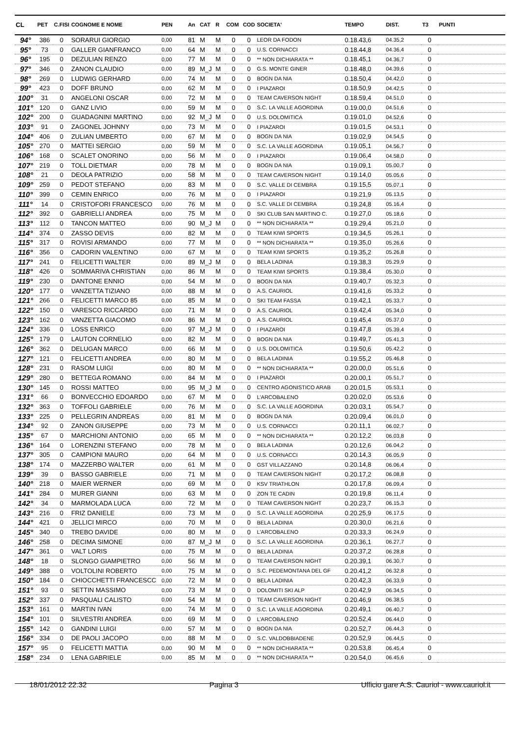| CL | PET | C.FISI | COGNOME E NOME | PEN | An | CAT | R | COM | COD | SOCIETA' | TEMPO | DIST. | T3 | PUNTI |
| --- | --- | --- | --- | --- | --- | --- | --- | --- | --- | --- | --- | --- | --- | --- |
| 94° | 386 | 0 | SORARUI GIORGIO | 0,00 | 81 | M | M | 0 | 0 | LEOR DA FODON | 0.18.43,6 | 04.35,2 | 0 | |
| 95° | 73 | 0 | GALLER GIANFRANCO | 0,00 | 64 | M | M | 0 | 0 | U.S. CORNACCI | 0.18.44,8 | 04.36,4 | 0 | |
| 96° | 195 | 0 | DEZULIAN RENZO | 0,00 | 77 | M | M | 0 | 0 | ** NON DICHIARATA ** | 0.18.45,1 | 04.36,7 | 0 | |
| 97° | 346 | 0 | ZANON CLAUDIO | 0,00 | 89 | M_J | M | 0 | 0 | G.S. MONTE GINER | 0.18.48,0 | 04.39,6 | 0 | |
| 98° | 269 | 0 | LUDWIG GERHARD | 0,00 | 74 | M | M | 0 | 0 | BOGN DA NIA | 0.18.50,4 | 04.42,0 | 0 | |
| 99° | 423 | 0 | DOFF BRUNO | 0,00 | 62 | M | M | 0 | 0 | I PIAZAROI | 0.18.50,9 | 04.42,5 | 0 | |
| 100° | 31 | 0 | ANGELONI OSCAR | 0,00 | 72 | M | M | 0 | 0 | TEAM CAVERSON NIGHT | 0.18.59,4 | 04.51,0 | 0 | |
| 101° | 120 | 0 | GANZ LIVIO | 0,00 | 59 | M | M | 0 | 0 | S.C. LA VALLE AGORDINA | 0.19.00,0 | 04.51,6 | 0 | |
| 102° | 200 | 0 | GUADAGNINI MARTINO | 0,00 | 92 | M_J | M | 0 | 0 | U.S. DOLOMITICA | 0.19.01,0 | 04.52,6 | 0 | |
| 103° | 91 | 0 | ZAGONEL JOHNNY | 0,00 | 73 | M | M | 0 | 0 | I PIAZAROI | 0.19.01,5 | 04.53,1 | 0 | |
| 104° | 406 | 0 | ZULIAN UMBERTO | 0,00 | 67 | M | M | 0 | 0 | BOGN DA NIA | 0.19.02,9 | 04.54,5 | 0 | |
| 105° | 270 | 0 | MATTEI SERGIO | 0,00 | 59 | M | M | 0 | 0 | S.C. LA VALLE AGORDINA | 0.19.05,1 | 04.56,7 | 0 | |
| 106° | 168 | 0 | SCALET ONORINO | 0,00 | 56 | M | M | 0 | 0 | I PIAZAROI | 0.19.06,4 | 04.58,0 | 0 | |
| 107° | 219 | 0 | TOLL DIETMAR | 0,00 | 78 | M | M | 0 | 0 | BOGN DA NIA | 0.19.09,1 | 05.00,7 | 0 | |
| 108° | 21 | 0 | DEOLA PATRIZIO | 0,00 | 58 | M | M | 0 | 0 | TEAM CAVERSON NIGHT | 0.19.14,0 | 05.05,6 | 0 | |
| 109° | 259 | 0 | PEDOT STEFANO | 0,00 | 83 | M | M | 0 | 0 | S.C. VALLE DI CEMBRA | 0.19.15,5 | 05.07,1 | 0 | |
| 110° | 399 | 0 | CEMIN ENRICO | 0,00 | 76 | M | M | 0 | 0 | I PIAZAROI | 0.19.21,9 | 05.13,5 | 0 | |
| 111° | 14 | 0 | CRISTOFORI FRANCESCO | 0,00 | 76 | M | M | 0 | 0 | S.C. VALLE DI CEMBRA | 0.19.24,8 | 05.16,4 | 0 | |
| 112° | 392 | 0 | GABRIELLI ANDREA | 0,00 | 75 | M | M | 0 | 0 | SKI CLUB SAN MARTINO C. | 0.19.27,0 | 05.18,6 | 0 | |
| 113° | 112 | 0 | TANCON MATTEO | 0,00 | 90 | M_J | M | 0 | 0 | ** NON DICHIARATA ** | 0.19.29,4 | 05.21,0 | 0 | |
| 114° | 374 | 0 | ZASSO DEVIS | 0,00 | 82 | M | M | 0 | 0 | TEAM KIWI SPORTS | 0.19.34,5 | 05.26,1 | 0 | |
| 115° | 317 | 0 | ROVISI ARMANDO | 0,00 | 77 | M | M | 0 | 0 | ** NON DICHIARATA ** | 0.19.35,0 | 05.26,6 | 0 | |
| 116° | 356 | 0 | CADORIN VALENTINO | 0,00 | 67 | M | M | 0 | 0 | TEAM KIWI SPORTS | 0.19.35,2 | 05.26,8 | 0 | |
| 117° | 241 | 0 | FELICETTI WALTER | 0,00 | 89 | M_J | M | 0 | 0 | BELA LADINIA | 0.19.38,3 | 05.29,9 | 0 | |
| 118° | 426 | 0 | SOMMARIVA CHRISTIAN | 0,00 | 86 | M | M | 0 | 0 | TEAM KIWI SPORTS | 0.19.38,4 | 05.30,0 | 0 | |
| 119° | 230 | 0 | DANTONE ENNIO | 0,00 | 54 | M | M | 0 | 0 | BOGN DA NIA | 0.19.40,7 | 05.32,3 | 0 | |
| 120° | 177 | 0 | VANZETTA TIZIANO | 0,00 | 88 | M | M | 0 | 0 | A.S. CAURIOL | 0.19.41,6 | 05.33,2 | 0 | |
| 121° | 266 | 0 | FELICETTI MARCO 85 | 0,00 | 85 | M | M | 0 | 0 | SKI TEAM FASSA | 0.19.42,1 | 05.33,7 | 0 | |
| 122° | 150 | 0 | VARESCO RICCARDO | 0,00 | 71 | M | M | 0 | 0 | A.S. CAURIOL | 0.19.42,4 | 05.34,0 | 0 | |
| 123° | 162 | 0 | VANZETTA GIACOMO | 0,00 | 86 | M | M | 0 | 0 | A.S. CAURIOL | 0.19.45,4 | 05.37,0 | 0 | |
| 124° | 336 | 0 | LOSS ENRICO | 0,00 | 97 | M_J | M | 0 | 0 | I PIAZAROI | 0.19.47,8 | 05.39,4 | 0 | |
| 125° | 179 | 0 | LAUTON CORNELIO | 0,00 | 82 | M | M | 0 | 0 | BOGN DA NIA | 0.19.49,7 | 05.41,3 | 0 | |
| 126° | 362 | 0 | DELUGAN MARCO | 0,00 | 66 | M | M | 0 | 0 | U.S. DOLOMITICA | 0.19.50,6 | 05.42,2 | 0 | |
| 127° | 121 | 0 | FELICETTI ANDREA | 0,00 | 80 | M | M | 0 | 0 | BELA LADINIA | 0.19.55,2 | 05.46,8 | 0 | |
| 128° | 231 | 0 | RASOM LUIGI | 0,00 | 80 | M | M | 0 | 0 | ** NON DICHIARATA ** | 0.20.00,0 | 05.51,6 | 0 | |
| 129° | 280 | 0 | BETTEGA ROMANO | 0,00 | 84 | M | M | 0 | 0 | I PIAZAROI | 0.20.00,1 | 05.51,7 | 0 | |
| 130° | 145 | 0 | ROSSI MATTEO | 0,00 | 95 | M_J | M | 0 | 0 | CENTRO AGONISTICO ARAB | 0.20.01,5 | 05.53,1 | 0 | |
| 131° | 66 | 0 | BONVECCHIO EDOARDO | 0,00 | 67 | M | M | 0 | 0 | L'ARCOBALENO | 0.20.02,0 | 05.53,6 | 0 | |
| 132° | 363 | 0 | TOFFOLI GABRIELE | 0,00 | 76 | M | M | 0 | 0 | S.C. LA VALLE AGORDINA | 0.20.03,1 | 05.54,7 | 0 | |
| 133° | 225 | 0 | PELLEGRIN ANDREAS | 0,00 | 81 | M | M | 0 | 0 | BOGN DA NIA | 0.20.09,4 | 06.01,0 | 0 | |
| 134° | 92 | 0 | ZANON GIUSEPPE | 0,00 | 73 | M | M | 0 | 0 | U.S. CORNACCI | 0.20.11,1 | 06.02,7 | 0 | |
| 135° | 67 | 0 | MARCHIONI ANTONIO | 0,00 | 65 | M | M | 0 | 0 | ** NON DICHIARATA ** | 0.20.12,2 | 06.03,8 | 0 | |
| 136° | 164 | 0 | LORENZINI STEFANO | 0,00 | 78 | M | M | 0 | 0 | BELA LADINIA | 0.20.12,6 | 06.04,2 | 0 | |
| 137° | 305 | 0 | CAMPIONI MAURO | 0,00 | 64 | M | M | 0 | 0 | U.S. CORNACCI | 0.20.14,3 | 06.05,9 | 0 | |
| 138° | 174 | 0 | MAZZERBO WALTER | 0,00 | 61 | M | M | 0 | 0 | GST VILLAZZANO | 0.20.14,8 | 06.06,4 | 0 | |
| 139° | 39 | 0 | BASSO GABRIELE | 0,00 | 71 | M | M | 0 | 0 | TEAM CAVERSON NIGHT | 0.20.17,2 | 06.08,8 | 0 | |
| 140° | 218 | 0 | MAIER WERNER | 0,00 | 69 | M | M | 0 | 0 | KSV TRIATHLON | 0.20.17,8 | 06.09,4 | 0 | |
| 141° | 284 | 0 | MURER GIANNI | 0,00 | 63 | M | M | 0 | 0 | ZON TE CADIN | 0.20.19,8 | 06.11,4 | 0 | |
| 142° | 34 | 0 | MARMOLADA LUCA | 0,00 | 72 | M | M | 0 | 0 | TEAM CAVERSON NIGHT | 0.20.23,7 | 06.15,3 | 0 | |
| 143° | 216 | 0 | FRIZ DANIELE | 0,00 | 73 | M | M | 0 | 0 | S.C. LA VALLE AGORDINA | 0.20.25,9 | 06.17,5 | 0 | |
| 144° | 421 | 0 | JELLICI MIRCO | 0,00 | 70 | M | M | 0 | 0 | BELA LADINIA | 0.20.30,0 | 06.21,6 | 0 | |
| 145° | 340 | 0 | TREBO DAVIDE | 0,00 | 80 | M | M | 0 | 0 | L'ARCOBALENO | 0.20.33,3 | 06.24,9 | 0 | |
| 146° | 258 | 0 | DECIMA SIMONE | 0,00 | 87 | M_J | M | 0 | 0 | S.C. LA VALLE AGORDINA | 0.20.36,1 | 06.27,7 | 0 | |
| 147° | 361 | 0 | VALT LORIS | 0,00 | 75 | M | M | 0 | 0 | BELA LADINIA | 0.20.37,2 | 06.28,8 | 0 | |
| 148° | 18 | 0 | SLONGO GIAMPIETRO | 0,00 | 56 | M | M | 0 | 0 | TEAM CAVERSON NIGHT | 0.20.39,1 | 06.30,7 | 0 | |
| 149° | 388 | 0 | VOLTOLINI ROBERTO | 0,00 | 75 | M | M | 0 | 0 | S.C. PEDEMONTANA DEL GF | 0.20.41,2 | 06.32,8 | 0 | |
| 150° | 184 | 0 | CHIOCCHETTI FRANCESCC | 0,00 | 72 | M | M | 0 | 0 | BELA LADINIA | 0.20.42,3 | 06.33,9 | 0 | |
| 151° | 93 | 0 | SETTIN MASSIMO | 0,00 | 73 | M | M | 0 | 0 | DOLOMITI SKI ALP | 0.20.42,9 | 06.34,5 | 0 | |
| 152° | 337 | 0 | PASQUALI CALISTO | 0,00 | 54 | M | M | 0 | 0 | TEAM CAVERSON NIGHT | 0.20.46,9 | 06.38,5 | 0 | |
| 153° | 161 | 0 | MARTIN IVAN | 0,00 | 74 | M | M | 0 | 0 | S.C. LA VALLE AGORDINA | 0.20.49,1 | 06.40,7 | 0 | |
| 154° | 101 | 0 | SILVESTRI ANDREA | 0,00 | 69 | M | M | 0 | 0 | L'ARCOBALENO | 0.20.52,4 | 06.44,0 | 0 | |
| 155° | 142 | 0 | GANDINI LUIGI | 0,00 | 57 | M | M | 0 | 0 | BOGN DA NIA | 0.20.52,7 | 06.44,3 | 0 | |
| 156° | 334 | 0 | DE PAOLI JACOPO | 0,00 | 88 | M | M | 0 | 0 | S.C. VALDOBBIADENE | 0.20.52,9 | 06.44,5 | 0 | |
| 157° | 95 | 0 | FELICETTI MATTIA | 0,00 | 90 | M | M | 0 | 0 | ** NON DICHIARATA ** | 0.20.53,8 | 06.45,4 | 0 | |
| 158° | 234 | 0 | LENA GABRIELE | 0,00 | 85 | M | M | 0 | 0 | ** NON DICHIARATA ** | 0.20.54,0 | 06.45,6 | 0 | |
18/01/2012 22.32 Pagina 3 Ufficio gare A.S. Cauriol - www.cauriol.it